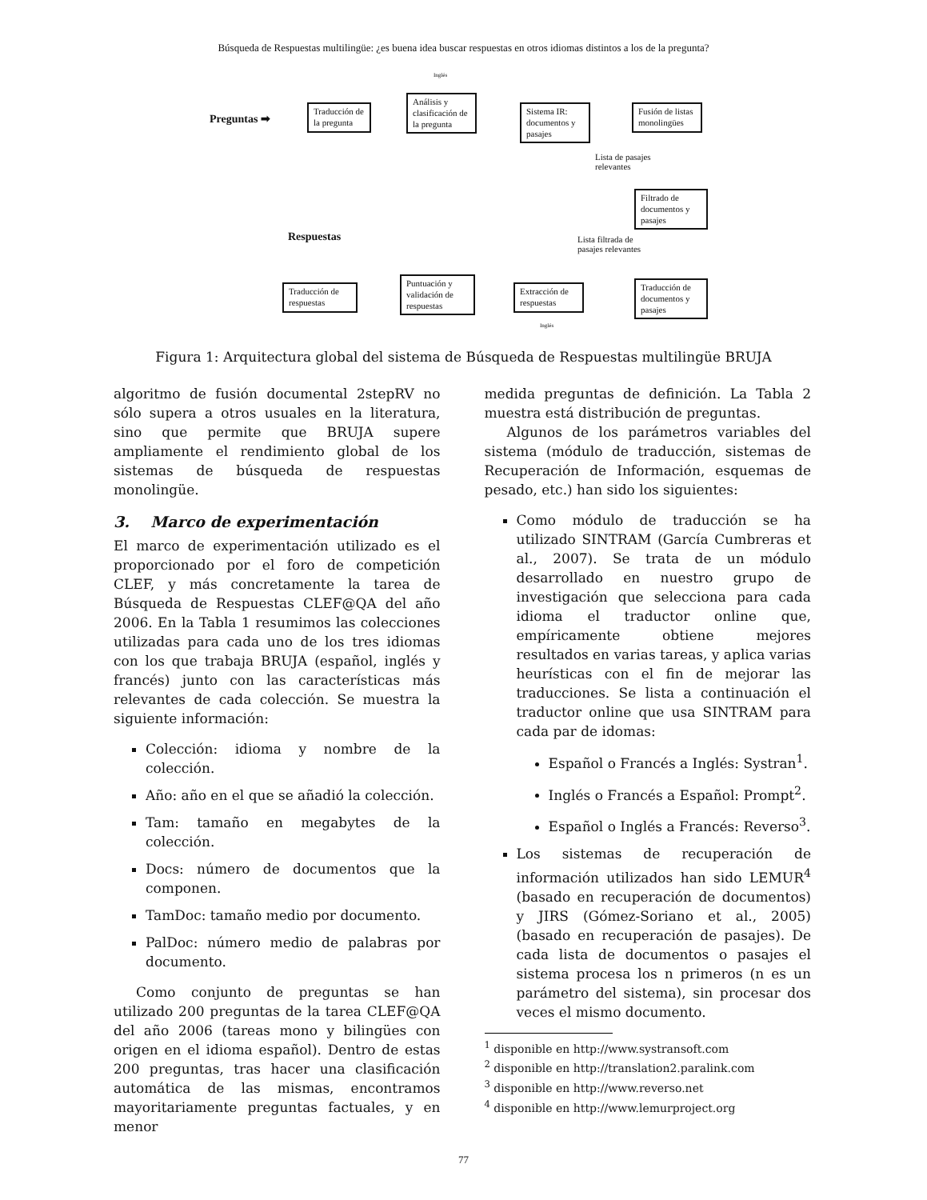Búsqueda de Respuestas multilingüe: ¿es buena idea buscar respuestas en otros idiomas distintos a los de la pregunta?
Preguntas ➡
Traducción de la pregunta
Inglés
Análisis y clasificación de la pregunta
Sistema IR: documentos y pasajes
Fusión de listas monolingües
Lista de pasajes
relevantes
Filtrado de documentos y pasajes
Respuestas
Lista filtrada de
pasajes relevantes
Traducción de respuestas
Puntuación y validación de respuestas
Extracción de respuestas
Traducción de documentos y pasajes
Inglés
Figura 1: Arquitectura global del sistema de Búsqueda de Respuestas multilingüe BRUJA
algoritmo de fusión documental 2stepRV no sólo supera a otros usuales en la literatura, sino que permite que BRUJA supere ampliamente el rendimiento global de los sistemas de búsqueda de respuestas monolingüe.
3. Marco de experimentación
El marco de experimentación utilizado es el proporcionado por el foro de competición CLEF, y más concretamente la tarea de Búsqueda de Respuestas CLEF@QA del año 2006. En la Tabla 1 resumimos las colecciones utilizadas para cada uno de los tres idiomas con los que trabaja BRUJA (español, inglés y francés) junto con las características más relevantes de cada colección. Se muestra la siguiente información:
Colección: idioma y nombre de la colección.
Año: año en el que se añadió la colección.
Tam: tamaño en megabytes de la colección.
Docs: número de documentos que la componen.
TamDoc: tamaño medio por documento.
PalDoc: número medio de palabras por documento.
Como conjunto de preguntas se han utilizado 200 preguntas de la tarea CLEF@QA del año 2006 (tareas mono y bilingües con origen en el idioma español). Dentro de estas 200 preguntas, tras hacer una clasificación automática de las mismas, encontramos mayoritariamente preguntas factuales, y en menor
medida preguntas de definición. La Tabla 2 muestra está distribución de preguntas.
Algunos de los parámetros variables del sistema (módulo de traducción, sistemas de Recuperación de Información, esquemas de pesado, etc.) han sido los siguientes:
Como módulo de traducción se ha utilizado SINTRAM (García Cumbreras et al., 2007). Se trata de un módulo desarrollado en nuestro grupo de investigación que selecciona para cada idioma el traductor online que, empíricamente obtiene mejores resultados en varias tareas, y aplica varias heurísticas con el fin de mejorar las traducciones. Se lista a continuación el traductor online que usa SINTRAM para cada par de idomas:
Español o Francés a Inglés: Systran<sup>1</sup>.
Inglés o Francés a Español: Prompt<sup>2</sup>.
Español o Inglés a Francés: Reverso<sup>3</sup>.
Los sistemas de recuperación de información utilizados han sido LEMUR<sup>4</sup> (basado en recuperación de documentos) y JIRS (Gómez-Soriano et al., 2005) (basado en recuperación de pasajes). De cada lista de documentos o pasajes el sistema procesa los n primeros (n es un parámetro del sistema), sin procesar dos veces el mismo documento.
<sup>1</sup> disponible en http://www.systransoft.com
<sup>2</sup> disponible en http://translation2.paralink.com
<sup>3</sup> disponible en http://www.reverso.net
<sup>4</sup> disponible en http://www.lemurproject.org
77